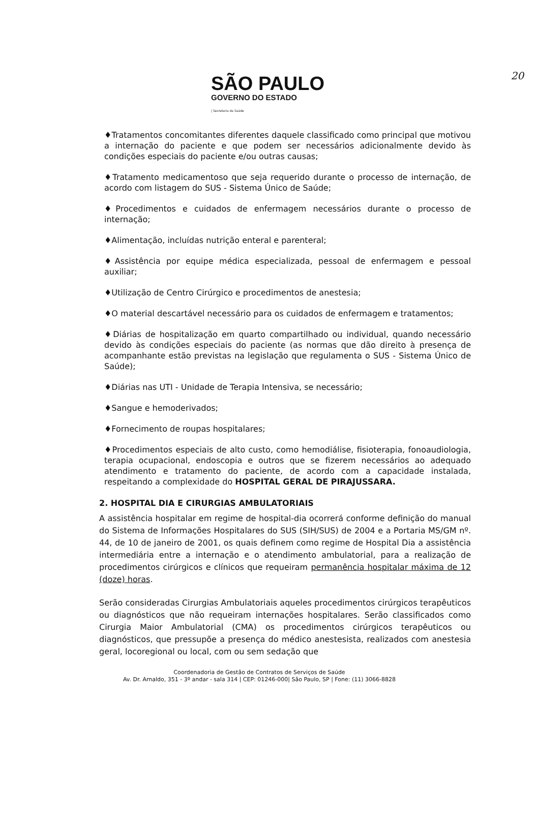20
SÃO PAULO
GOVERNO DO ESTADO
| Secretaria da Saúde
♦Tratamentos concomitantes diferentes daquele classificado como principal que motivou a internação do paciente e que podem ser necessários adicionalmente devido às condições especiais do paciente e/ou outras causas;
♦Tratamento medicamentoso que seja requerido durante o processo de internação, de acordo com listagem do SUS - Sistema Único de Saúde;
♦Procedimentos e cuidados de enfermagem necessários durante o processo de internação;
♦Alimentação, incluídas nutrição enteral e parenteral;
♦Assistência por equipe médica especializada, pessoal de enfermagem e pessoal auxiliar;
♦Utilização de Centro Cirúrgico e procedimentos de anestesia;
♦O material descartável necessário para os cuidados de enfermagem e tratamentos;
♦Diárias de hospitalização em quarto compartilhado ou individual, quando necessário devido às condições especiais do paciente (as normas que dão direito à presença de acompanhante estão previstas na legislação que regulamenta o SUS - Sistema Único de Saúde);
♦Diárias nas UTI - Unidade de Terapia Intensiva, se necessário;
♦Sangue e hemoderivados;
♦Fornecimento de roupas hospitalares;
♦Procedimentos especiais de alto custo, como hemodiálise, fisioterapia, fonoaudiologia, terapia ocupacional, endoscopia e outros que se fizerem necessários ao adequado atendimento e tratamento do paciente, de acordo com a capacidade instalada, respeitando a complexidade do HOSPITAL GERAL DE PIRAJUSSARA.
2. HOSPITAL DIA E CIRURGIAS AMBULATORIAIS
A assistência hospitalar em regime de hospital-dia ocorrerá conforme definição do manual do Sistema de Informações Hospitalares do SUS (SIH/SUS) de 2004 e a Portaria MS/GM nº. 44, de 10 de janeiro de 2001, os quais definem como regime de Hospital Dia a assistência intermediária entre a internação e o atendimento ambulatorial, para a realização de procedimentos cirúrgicos e clínicos que requeiram permanência hospitalar máxima de 12 (doze) horas.
Serão consideradas Cirurgias Ambulatoriais aqueles procedimentos cirúrgicos terapêuticos ou diagnósticos que não requeiram internações hospitalares. Serão classificados como Cirurgia Maior Ambulatorial (CMA) os procedimentos cirúrgicos terapêuticos ou diagnósticos, que pressupõe a presença do médico anestesista, realizados com anestesia geral, locoregional ou local, com ou sem sedação que
Coordenadoria de Gestão de Contratos de Serviços de Saúde
Av. Dr. Arnaldo, 351 - 3º andar - sala 314 | CEP: 01246-000| São Paulo, SP | Fone: (11) 3066-8828